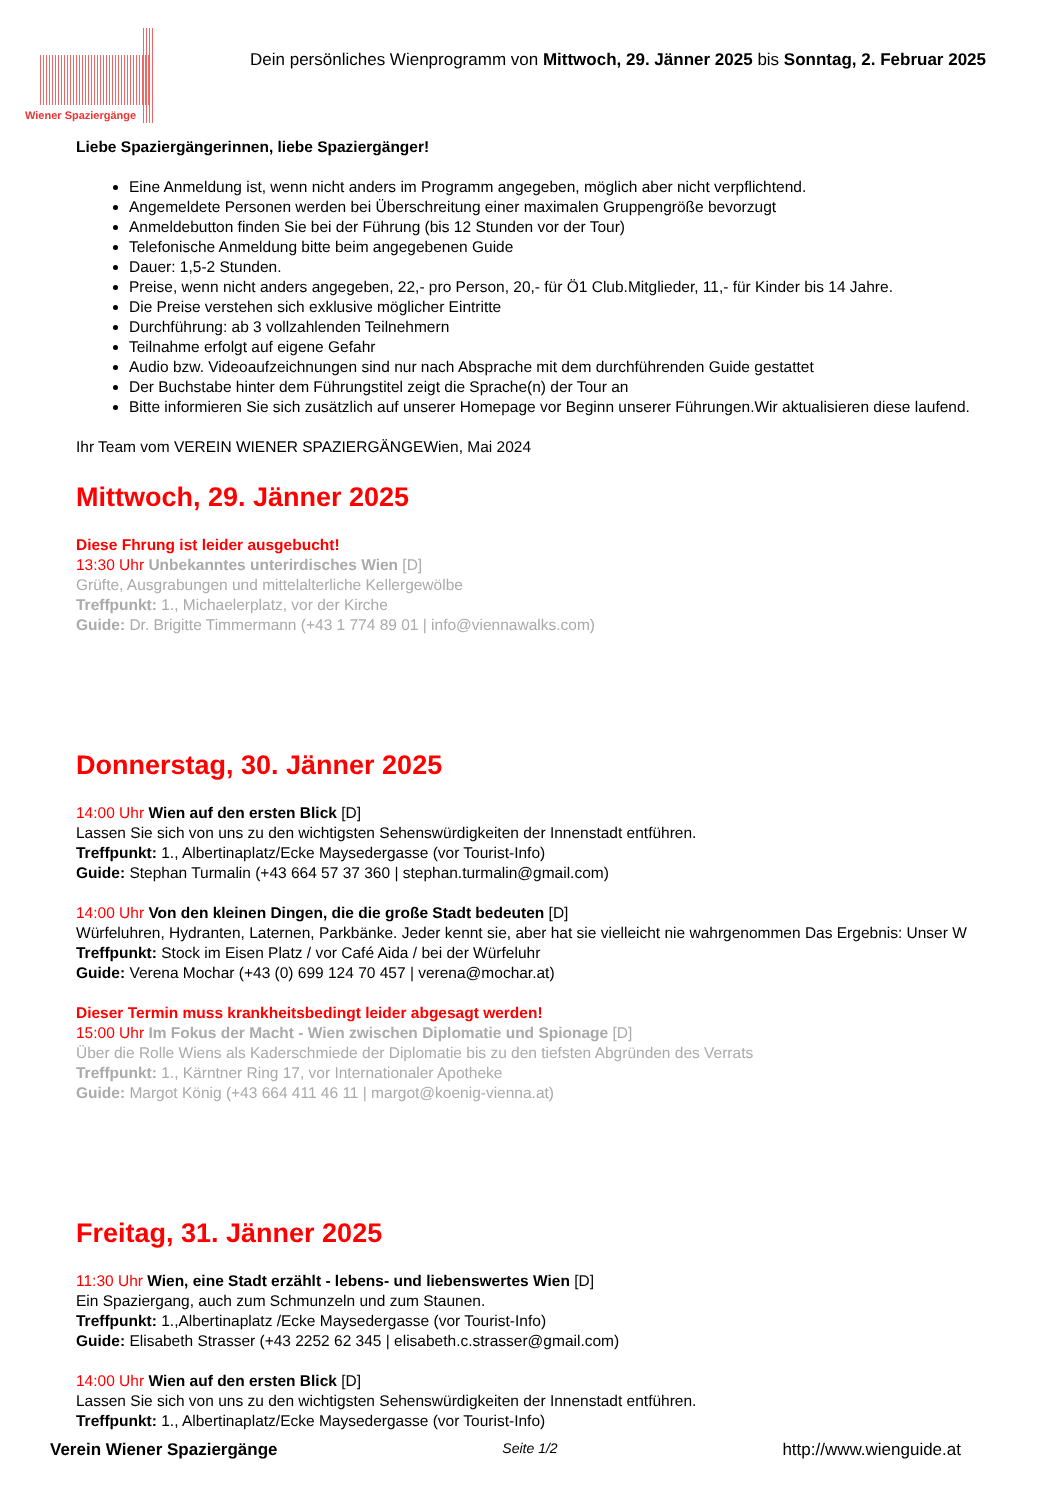Wiener Spaziergänge
Dein persönliches Wienprogramm von Mittwoch, 29. Jänner 2025 bis Sonntag, 2. Februar 2025
Liebe Spaziergängerinnen, liebe Spaziergänger!
Eine Anmeldung ist, wenn nicht anders im Programm angegeben, möglich aber nicht verpflichtend.
Angemeldete Personen werden bei Überschreitung einer maximalen Gruppengröße bevorzugt
Anmeldebutton finden Sie bei der Führung (bis 12 Stunden vor der Tour)
Telefonische Anmeldung bitte beim angegebenen Guide
Dauer: 1,5-2 Stunden.
Preise, wenn nicht anders angegeben, 22,- pro Person, 20,- für Ö1 Club.Mitglieder, 11,- für Kinder bis 14 Jahre.
Die Preise verstehen sich exklusive möglicher Eintritte
Durchführung: ab 3 vollzahlenden Teilnehmern
Teilnahme erfolgt auf eigene Gefahr
Audio bzw. Videoaufzeichnungen sind nur nach Absprache mit dem durchführenden Guide gestattet
Der Buchstabe hinter dem Führungstitel zeigt die Sprache(n) der Tour an
Bitte informieren Sie sich zusätzlich auf unserer Homepage vor Beginn unserer Führungen.Wir aktualisieren diese laufend.
Ihr Team vom VEREIN WIENER SPAZIERGÄNGEWien, Mai 2024
Mittwoch, 29. Jänner 2025
Diese Fhrung ist leider ausgebucht!
13:30 Uhr Unbekanntes unterirdisches Wien [D]
Grüfte, Ausgrabungen und mittelalterliche Kellergewölbe
Treffpunkt: 1., Michaelerplatz, vor der Kirche
Guide: Dr. Brigitte Timmermann (+43 1 774 89 01 | info@viennawalks.com)
Donnerstag, 30. Jänner 2025
14:00 Uhr Wien auf den ersten Blick [D]
Lassen Sie sich von uns zu den wichtigsten Sehenswürdigkeiten der Innenstadt entführen.
Treffpunkt: 1., Albertinaplatz/Ecke Maysedergasse (vor Tourist-Info)
Guide: Stephan Turmalin (+43 664 57 37 360 | stephan.turmalin@gmail.com)
14:00 Uhr Von den kleinen Dingen, die die große Stadt bedeuten [D]
Würfeluhren, Hydranten, Laternen, Parkbänke. Jeder kennt sie, aber hat sie vielleicht nie wahrgenommen Das Ergebnis: Unser W
Treffpunkt: Stock im Eisen Platz / vor Café Aida / bei der Würfeluhr
Guide: Verena Mochar (+43 (0) 699 124 70 457 | verena@mochar.at)
Dieser Termin muss krankheitsbedingt leider abgesagt werden!
15:00 Uhr Im Fokus der Macht - Wien zwischen Diplomatie und Spionage [D]
Über die Rolle Wiens als Kaderschmiede der Diplomatie bis zu den tiefsten Abgründen des Verrats
Treffpunkt: 1., Kärntner Ring 17, vor Internationaler Apotheke
Guide: Margot König (+43 664 411 46 11 | margot@koenig-vienna.at)
Freitag, 31. Jänner 2025
11:30 Uhr Wien, eine Stadt erzählt - lebens- und liebenswertes Wien [D]
Ein Spaziergang, auch zum Schmunzeln und zum Staunen.
Treffpunkt: 1.,Albertinaplatz /Ecke Maysedergasse (vor Tourist-Info)
Guide: Elisabeth Strasser (+43 2252 62 345 | elisabeth.c.strasser@gmail.com)
14:00 Uhr Wien auf den ersten Blick [D]
Lassen Sie sich von uns zu den wichtigsten Sehenswürdigkeiten der Innenstadt entführen.
Treffpunkt: 1., Albertinaplatz/Ecke Maysedergasse (vor Tourist-Info)
Verein Wiener Spaziergänge Seite 1/2 http://www.wienguide.at